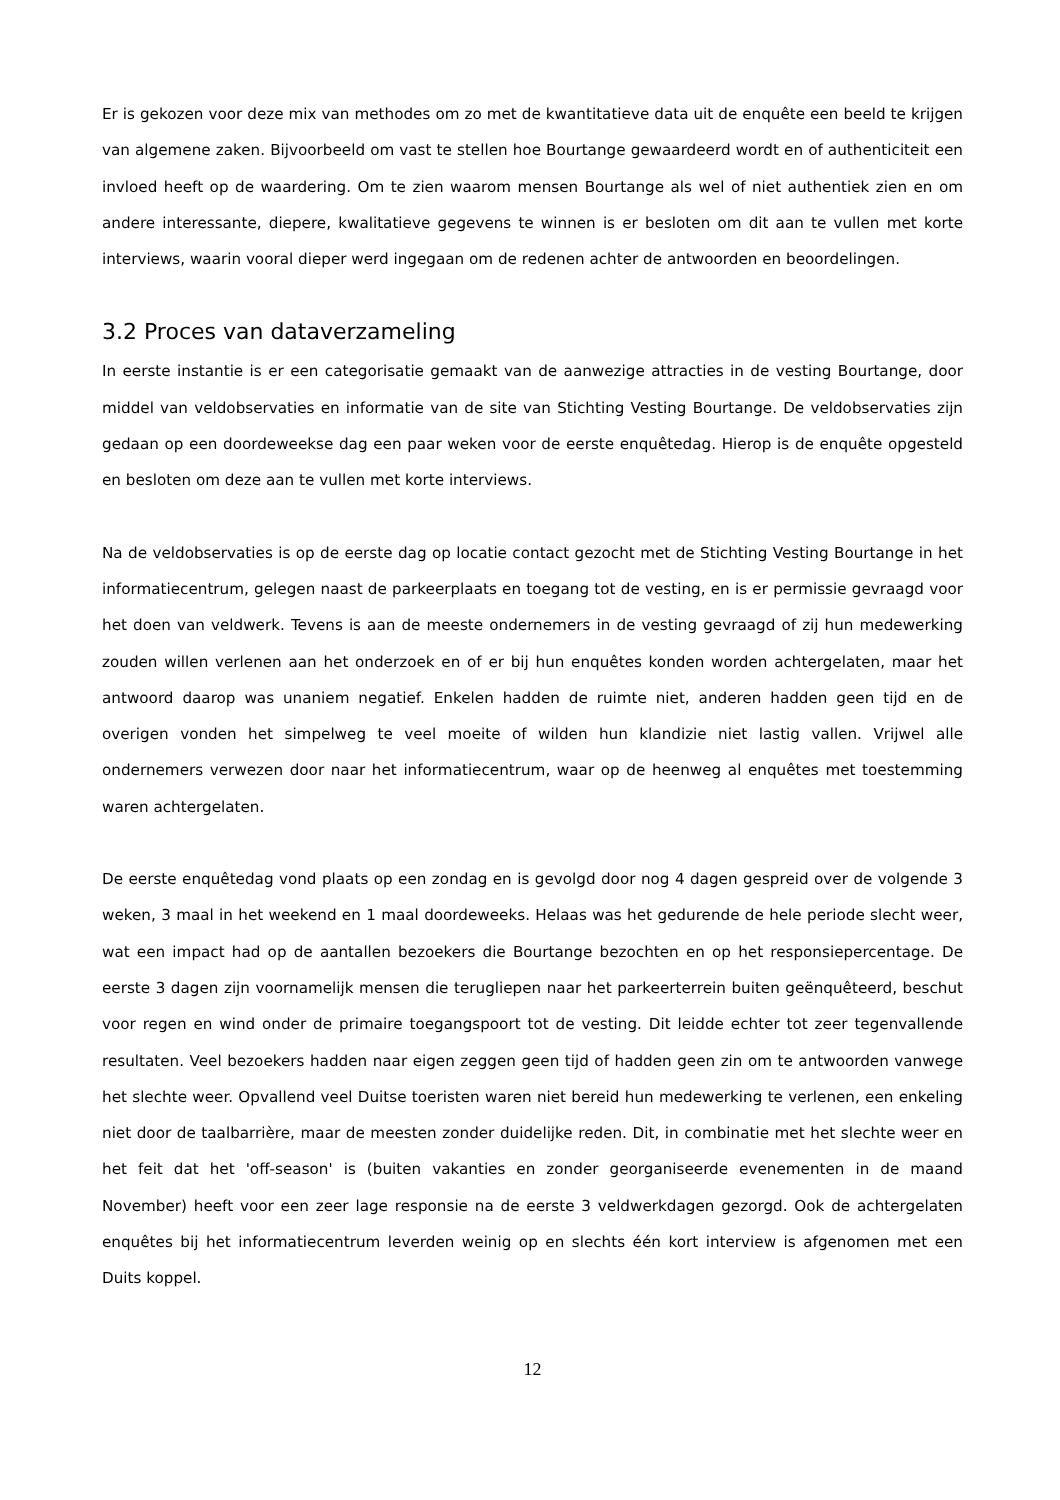Er is gekozen voor deze mix van methodes om zo met de kwantitatieve data uit de enquête een beeld te krijgen van algemene zaken. Bijvoorbeeld om vast te stellen hoe Bourtange gewaardeerd wordt en of authenticiteit een invloed heeft op de waardering. Om te zien waarom mensen Bourtange als wel of niet authentiek zien en om andere interessante, diepere, kwalitatieve gegevens te winnen is er besloten om dit aan te vullen met korte interviews, waarin vooral dieper werd ingegaan om de redenen achter de antwoorden en beoordelingen.
3.2 Proces van dataverzameling
In eerste instantie is er een categorisatie gemaakt van de aanwezige attracties in de vesting Bourtange, door middel van veldobservaties en informatie van de site van Stichting Vesting Bourtange. De veldobservaties zijn gedaan op een doordeweekse dag een paar weken voor de eerste enquêtedag. Hierop is de enquête opgesteld en besloten om deze aan te vullen met korte interviews.
Na de veldobservaties is op de eerste dag op locatie contact gezocht met de Stichting Vesting Bourtange in het informatiecentrum, gelegen naast de parkeerplaats en toegang tot de vesting, en is er permissie gevraagd voor het doen van veldwerk. Tevens is aan de meeste ondernemers in de vesting gevraagd of zij hun medewerking zouden willen verlenen aan het onderzoek en of er bij hun enquêtes konden worden achtergelaten, maar het antwoord daarop was unaniem negatief. Enkelen hadden de ruimte niet, anderen hadden geen tijd en de overigen vonden het simpelweg te veel moeite of wilden hun klandizie niet lastig vallen. Vrijwel alle ondernemers verwezen door naar het informatiecentrum, waar op de heenweg al enquêtes met toestemming waren achtergelaten.
De eerste enquêtedag vond plaats op een zondag en is gevolgd door nog 4 dagen gespreid over de volgende 3 weken, 3 maal in het weekend en 1 maal doordeweeks. Helaas was het gedurende de hele periode slecht weer, wat een impact had op de aantallen bezoekers die Bourtange bezochten en op het responsiepercentage. De eerste 3 dagen zijn voornamelijk mensen die terugliepen naar het parkeerterrein buiten geënquêteerd, beschut voor regen en wind onder de primaire toegangspoort tot de vesting. Dit leidde echter tot zeer tegenvallende resultaten. Veel bezoekers hadden naar eigen zeggen geen tijd of hadden geen zin om te antwoorden vanwege het slechte weer. Opvallend veel Duitse toeristen waren niet bereid hun medewerking te verlenen, een enkeling niet door de taalbarrière, maar de meesten zonder duidelijke reden. Dit, in combinatie met het slechte weer en het feit dat het 'off-season' is (buiten vakanties en zonder georganiseerde evenementen in de maand November) heeft voor een zeer lage responsie na de eerste 3 veldwerkdagen gezorgd. Ook de achtergelaten enquêtes bij het informatiecentrum leverden weinig op en slechts één kort interview is afgenomen met een Duits koppel.
12